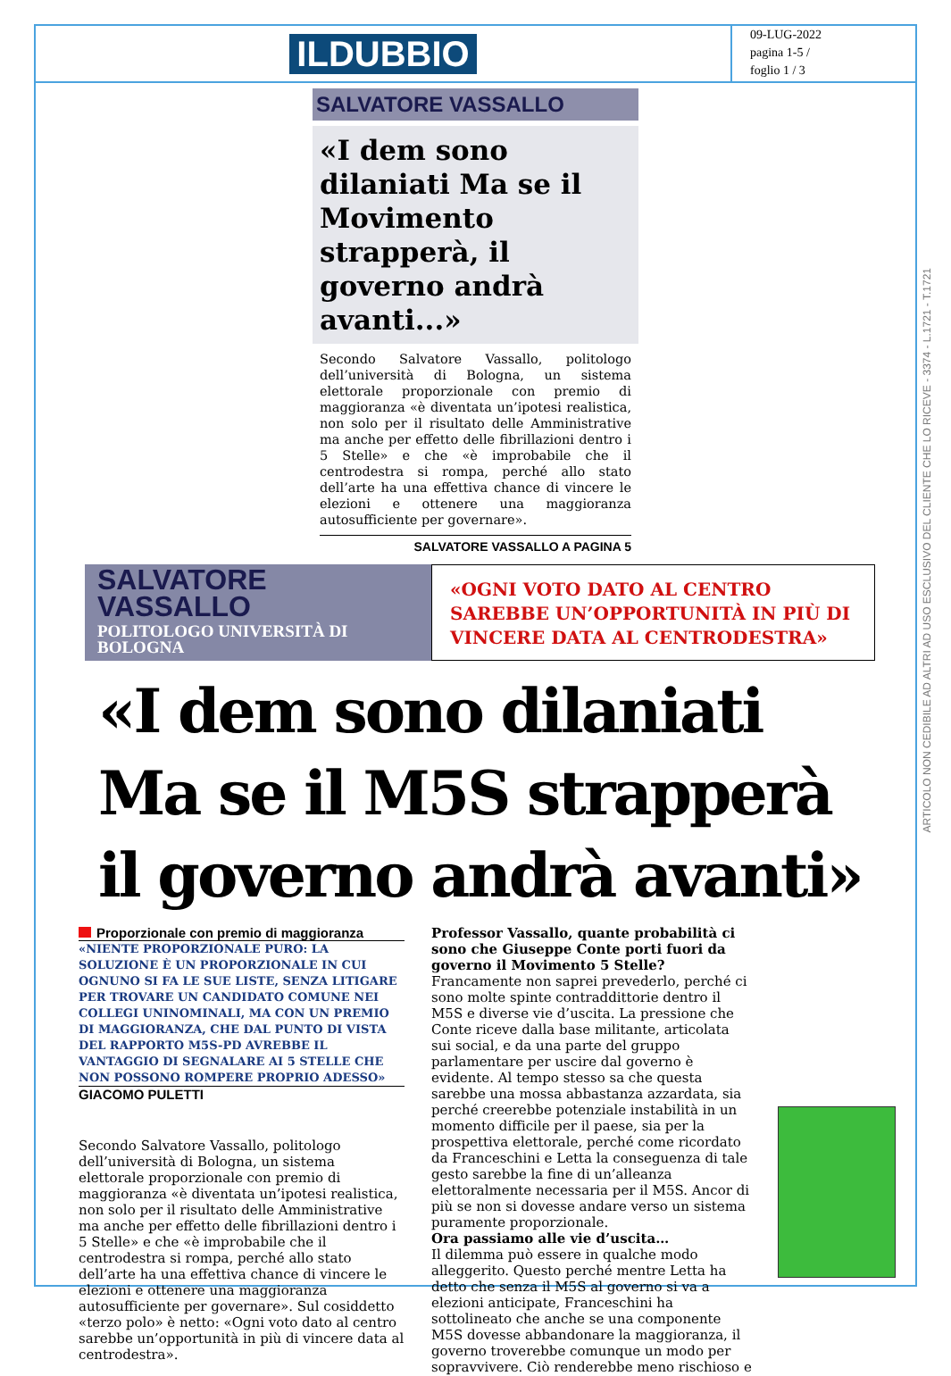ILDUBBIO
09-LUG-2022
pagina 1-5 /
foglio 1 / 3
SALVATORE VASSALLO
«I dem sono dilaniati Ma se il Movimento strapperà, il governo andrà avanti...»
Secondo Salvatore Vassallo, politologo dell’università di Bologna, un sistema elettorale proporzionale con premio di maggioranza «è diventata un’ipotesi realistica, non solo per il risultato delle Amministrative ma anche per effetto delle fibrillazioni dentro i 5 Stelle» e che «è improbabile che il centrodestra si rompa, perché allo stato dell’arte ha una effettiva chance di vincere le elezioni e ottenere una maggioranza autosufficiente per governare».
SALVATORE VASSALLO A PAGINA 5
SALVATORE VASSALLO
POLITOLOGO UNIVERSITÀ DI BOLOGNA
«OGNI VOTO DATO AL CENTRO SAREBBE UN’OPPORTUNITÀ IN PIÙ DI VINCERE DATA AL CENTRODESTRA»
«I dem sono dilaniati Ma se il M5S strapperà il governo andrà avanti»
Proporzionale con premio di maggioranza
«NIENTE PROPORZIONALE PURO: LA SOLUZIONE È UN PROPORZIONALE IN CUI OGNUNO SI FA LE SUE LISTE, SENZA LITIGARE PER TROVARE UN CANDIDATO COMUNE NEI COLLEGI UNINOMINALI, MA CON UN PREMIO DI MAGGIORANZA, CHE DAL PUNTO DI VISTA DEL RAPPORTO M5S-PD AVREBBE IL VANTAGGIO DI SEGNALARE AI 5 STELLE CHE NON POSSONO ROMPERE PROPRIO ADESSO»
GIACOMO PULETTI
Secondo Salvatore Vassallo, politologo dell’università di Bologna, un sistema elettorale proporzionale con premio di maggioranza «è diventata un’ipotesi realistica, non solo per il risultato delle Amministrative ma anche per effetto delle fibrillazioni dentro i 5 Stelle» e che «è improbabile che il centrodestra si rompa, perché allo stato dell’arte ha una effettiva chance di vincere le elezioni e ottenere una maggioranza autosufficiente per governare». Sul cosiddetto «terzo polo» è netto: «Ogni voto dato al centro sarebbe un’opportunità in più di vincere data al centrodestra».
Professor Vassallo, quante probabilità ci sono che Giuseppe Conte porti fuori da governo il Movimento 5 Stelle?
Francamente non saprei prevederlo, perché ci sono molte spinte contraddittorie dentro il M5S e diverse vie d’uscita. La pressione che Conte riceve dalla base militante, articolata sui social, e da una parte del gruppo parlamentare per uscire dal governo è evidente. Al tempo stesso sa che questa sarebbe una mossa abbastanza azzardata, sia perché creerebbe potenziale instabilità in un momento difficile per il paese, sia per la prospettiva elettorale, perché come ricordato da Franceschini e Letta la conseguenza di tale gesto sarebbe la fine di un’alleanza elettoralmente necessaria per il M5S. Ancor di più se non si dovesse andare verso un sistema puramente proporzionale.
Ora passiamo alle vie d’uscita…
Il dilemma può essere in qualche modo alleggerito. Questo perché mentre Letta ha detto che senza il M5S al governo si va a elezioni anticipate, Franceschini ha sottolineato che anche se una componente M5S dovesse abbandonare la maggioranza, il governo troverebbe comunque un modo per sopravvivere. Ciò renderebbe meno rischioso e
ARTICOLO NON CEDIBILE AD ALTRI AD USO ESCLUSIVO DEL CLIENTE CHE LO RICEVE - 3374 - L.1721 - T.1721